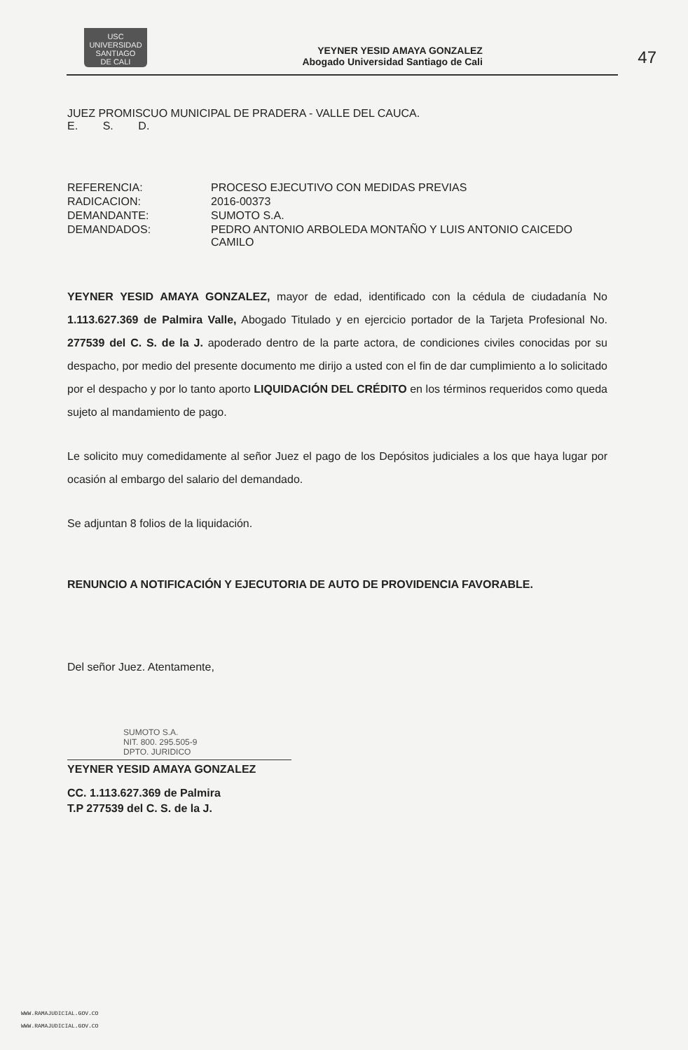USC
UNIVERSIDAD
SANTIAGO
DE CALI
YEYNER YESID AMAYA GONZALEZ
Abogado Universidad Santiago de Cali
47
JUEZ PROMISCUO MUNICIPAL DE PRADERA - VALLE DEL CAUCA.
E. S. D.
| REFERENCIA: | PROCESO EJECUTIVO CON MEDIDAS PREVIAS |
| RADICACION: | 2016-00373 |
| DEMANDANTE: | SUMOTO S.A. |
| DEMANDADOS: | PEDRO ANTONIO ARBOLEDA MONTAÑO Y LUIS ANTONIO CAICEDO CAMILO |
YEYNER YESID AMAYA GONZALEZ, mayor de edad, identificado con la cédula de ciudadanía No 1.113.627.369 de Palmira Valle, Abogado Titulado y en ejercicio portador de la Tarjeta Profesional No. 277539 del C. S. de la J. apoderado dentro de la parte actora, de condiciones civiles conocidas por su despacho, por medio del presente documento me dirijo a usted con el fin de dar cumplimiento a lo solicitado por el despacho y por lo tanto aporto LIQUIDACIÓN DEL CRÉDITO en los términos requeridos como queda sujeto al mandamiento de pago.
Le solicito muy comedidamente al señor Juez el pago de los Depósitos judiciales a los que haya lugar por ocasión al embargo del salario del demandado.
Se adjuntan 8 folios de la liquidación.
RENUNCIO A NOTIFICACIÓN Y EJECUTORIA DE AUTO DE PROVIDENCIA FAVORABLE.
Del señor Juez. Atentamente,
SUMOTO S.A.
NIT. 800. 295.505-9
DPTO. JURIDICO
YEYNER YESID AMAYA GONZALEZ
CC. 1.113.627.369 de Palmira
T.P 277539 del C. S. de la J.
WWW.RAMAJUDICIAL.GOV.CO
WWW.RAMAJUDICIAL.GOV.CO